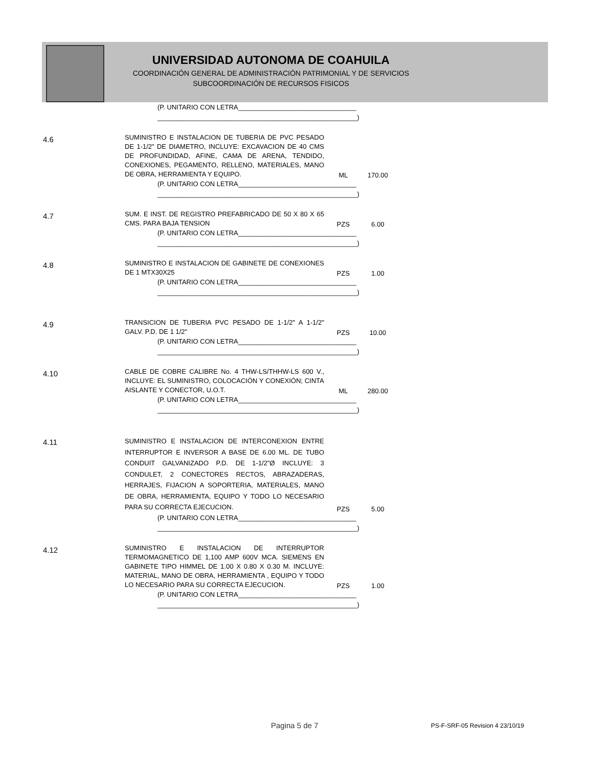UNIVERSIDAD AUTONOMA DE COAHUILA
COORDINACIÓN GENERAL DE ADMINISTRACIÓN PATRIMONIAL Y DE SERVICIOS
SUBCOORDINACIÓN DE RECURSOS FISICOS
| | (P. UNITARIO CON LETRA________________________________ ______________________________________________________) | | |
| 4.6 | SUMINISTRO E INSTALACION DE TUBERIA DE PVC PESADO DE 1-1/2" DE DIAMETRO, INCLUYE: EXCAVACION DE 40 CMS DE PROFUNDIDAD, AFINE, CAMA DE ARENA, TENDIDO, CONEXIONES, PEGAMENTO, RELLENO, MATERIALES, MANO DE OBRA, HERRAMIENTA Y EQUIPO. | ML | 170.00 |
| | (P. UNITARIO CON LETRA________________________________ ______________________________________________________) | | |
| 4.7 | SUM. E INST. DE REGISTRO PREFABRICADO DE 50 X 80 X 65 CMS. PARA BAJA TENSION | PZS | 6.00 |
| | (P. UNITARIO CON LETRA________________________________ ______________________________________________________) | | |
| 4.8 | SUMINISTRO E INSTALACION DE GABINETE DE CONEXIONES DE 1 MTX30X25 | PZS | 1.00 |
| | (P. UNITARIO CON LETRA________________________________ ______________________________________________________) | | |
| 4.9 | TRANSICION DE TUBERIA PVC PESADO DE 1-1/2" A 1-1/2" GALV. P.D. DE 1 1/2" | PZS | 10.00 |
| | (P. UNITARIO CON LETRA________________________________ ______________________________________________________) | | |
| 4.10 | CABLE DE COBRE CALIBRE No. 4 THW-LS/THHW-LS 600 V., INCLUYE: EL SUMINISTRO, COLOCACIÓN Y CONEXIÓN; CINTA AISLANTE Y CONECTOR, U.O.T. | ML | 280.00 |
| | (P. UNITARIO CON LETRA________________________________ ______________________________________________________) | | |
| 4.11 | SUMINISTRO E INSTALACION DE INTERCONEXION ENTRE INTERRUPTOR E INVERSOR A BASE DE 6.00 ML. DE TUBO CONDUIT GALVANIZADO P.D. DE 1-1/2"Ø INCLUYE: 3 CONDULET, 2 CONECTORES RECTOS, ABRAZADERAS, HERRAJES, FIJACION A SOPORTERIA, MATERIALES, MANO DE OBRA, HERRAMIENTA, EQUIPO Y TODO LO NECESARIO PARA SU CORRECTA EJECUCION. | PZS | 5.00 |
| | (P. UNITARIO CON LETRA________________________________ ______________________________________________________) | | |
| 4.12 | SUMINISTRO E INSTALACION DE INTERRUPTOR TERMOMAGNETICO DE 1,100 AMP 600V MCA. SIEMENS EN GABINETE TIPO HIMMEL DE 1.00 X 0.80 X 0.30 M. INCLUYE: MATERIAL, MANO DE OBRA, HERRAMIENTA , EQUIPO Y TODO LO NECESARIO PARA SU CORRECTA EJECUCION. | PZS | 1.00 |
| | (P. UNITARIO CON LETRA________________________________ ______________________________________________________) | | |
Pagina 5 de 7
PS-F-SRF-05 Revision 4 23/10/19